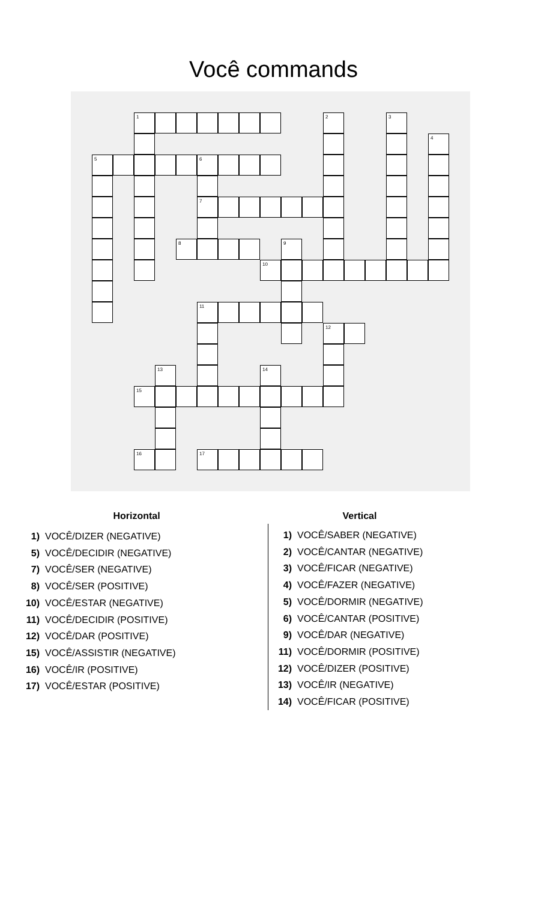Você commands
1
2
3
4
5
6
7
8
9
10
11
12
13
14
15
16
17
Horizontal
1) VOCÊ/DIZER (NEGATIVE)
5) VOCÊ/DECIDIR (NEGATIVE)
7) VOCÊ/SER (NEGATIVE)
8) VOCÊ/SER (POSITIVE)
10) VOCÊ/ESTAR (NEGATIVE)
11) VOCÊ/DECIDIR (POSITIVE)
12) VOCÊ/DAR (POSITIVE)
15) VOCÊ/ASSISTIR (NEGATIVE)
16) VOCÊ/IR (POSITIVE)
17) VOCÊ/ESTAR (POSITIVE)
Vertical
1) VOCÊ/SABER (NEGATIVE)
2) VOCÊ/CANTAR (NEGATIVE)
3) VOCÊ/FICAR (NEGATIVE)
4) VOCÊ/FAZER (NEGATIVE)
5) VOCÊ/DORMIR (NEGATIVE)
6) VOCÊ/CANTAR (POSITIVE)
9) VOCÊ/DAR (NEGATIVE)
11) VOCÊ/DORMIR (POSITIVE)
12) VOCÊ/DIZER (POSITIVE)
13) VOCÊ/IR (NEGATIVE)
14) VOCÊ/FICAR (POSITIVE)